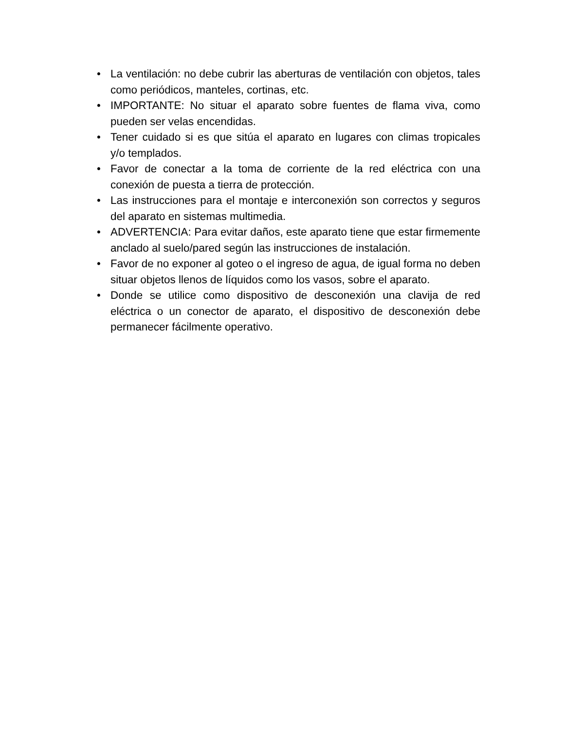• La ventilación: no debe cubrir las aberturas de ventilación con objetos, tales como periódicos, manteles, cortinas, etc.
• IMPORTANTE: No situar el aparato sobre fuentes de flama viva, como pueden ser velas encendidas.
• Tener cuidado si es que sitúa el aparato en lugares con climas tropicales y/o templados.
• Favor de conectar a la toma de corriente de la red eléctrica con una conexión de puesta a tierra de protección.
• Las instrucciones para el montaje e interconexión son correctos y seguros del aparato en sistemas multimedia.
• ADVERTENCIA: Para evitar daños, este aparato tiene que estar firmemente anclado al suelo/pared según las instrucciones de instalación.
• Favor de no exponer al goteo o el ingreso de agua, de igual forma no deben situar objetos llenos de líquidos como los vasos, sobre el aparato.
• Donde se utilice como dispositivo de desconexión una clavija de red eléctrica o un conector de aparato, el dispositivo de desconexión debe permanecer fácilmente operativo.